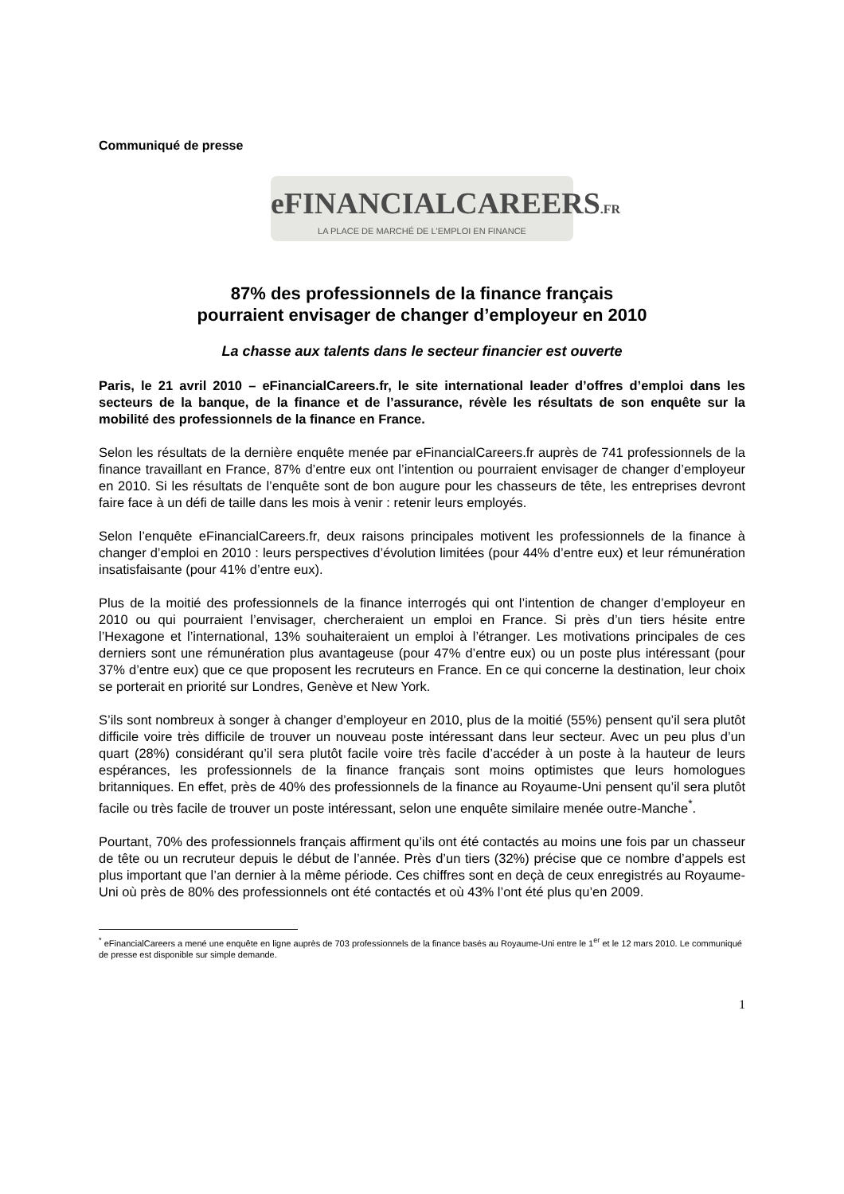Communiqué de presse
eFINANCIALCAREERS.FR
LA PLACE DE MARCHÉ DE L'EMPLOI EN FINANCE
87% des professionnels de la finance français
pourraient envisager de changer d’employeur en 2010
La chasse aux talents dans le secteur financier est ouverte
Paris, le 21 avril 2010 – eFinancialCareers.fr, le site international leader d’offres d’emploi dans les secteurs de la banque, de la finance et de l’assurance, révèle les résultats de son enquête sur la mobilité des professionnels de la finance en France.
Selon les résultats de la dernière enquête menée par eFinancialCareers.fr auprès de 741 professionnels de la finance travaillant en France, 87% d’entre eux ont l’intention ou pourraient envisager de changer d’employeur en 2010. Si les résultats de l’enquête sont de bon augure pour les chasseurs de tête, les entreprises devront faire face à un défi de taille dans les mois à venir : retenir leurs employés.
Selon l’enquête eFinancialCareers.fr, deux raisons principales motivent les professionnels de la finance à changer d’emploi en 2010 : leurs perspectives d’évolution limitées (pour 44% d’entre eux) et leur rémunération insatisfaisante (pour 41% d’entre eux).
Plus de la moitié des professionnels de la finance interrogés qui ont l’intention de changer d’employeur en 2010 ou qui pourraient l’envisager, chercheraient un emploi en France. Si près d’un tiers hésite entre l’Hexagone et l’international, 13% souhaiteraient un emploi à l’étranger. Les motivations principales de ces derniers sont une rémunération plus avantageuse (pour 47% d’entre eux) ou un poste plus intéressant (pour 37% d’entre eux) que ce que proposent les recruteurs en France. En ce qui concerne la destination, leur choix se porterait en priorité sur Londres, Genève et New York.
S’ils sont nombreux à songer à changer d’employeur en 2010, plus de la moitié (55%) pensent qu’il sera plutôt difficile voire très difficile de trouver un nouveau poste intéressant dans leur secteur. Avec un peu plus d’un quart (28%) considérant qu’il sera plutôt facile voire très facile d’accéder à un poste à la hauteur de leurs espérances, les professionnels de la finance français sont moins optimistes que leurs homologues britanniques. En effet, près de 40% des professionnels de la finance au Royaume-Uni pensent qu’il sera plutôt facile ou très facile de trouver un poste intéressant, selon une enquête similaire menée outre-Manche<sup>*</sup>.
Pourtant, 70% des professionnels français affirment qu’ils ont été contactés au moins une fois par un chasseur de tête ou un recruteur depuis le début de l’année. Près d’un tiers (32%) précise que ce nombre d’appels est plus important que l’an dernier à la même période. Ces chiffres sont en deçà de ceux enregistrés au Royaume-Uni où près de 80% des professionnels ont été contactés et où 43% l’ont été plus qu’en 2009.
<sup>*</sup> eFinancialCareers a mené une enquête en ligne auprès de 703 professionnels de la finance basés au Royaume-Uni entre le 1<sup>er</sup> et le 12 mars 2010. Le communiqué de presse est disponible sur simple demande.
1